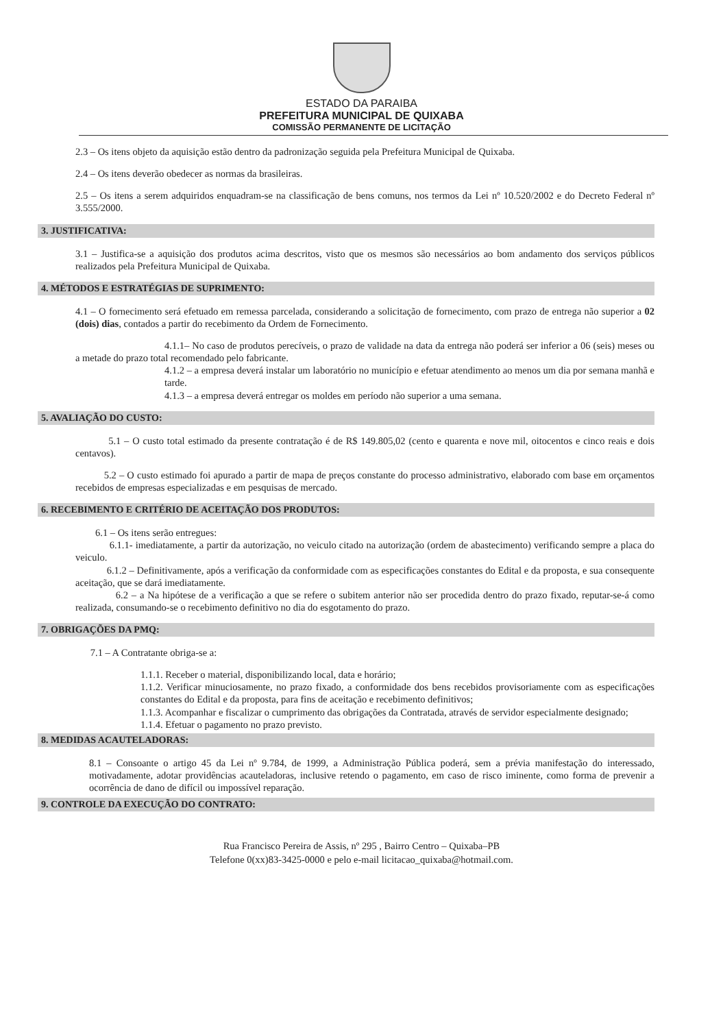ESTADO DA PARAIBA
PREFEITURA MUNICIPAL DE QUIXABA
COMISSÃO PERMANENTE DE LICITAÇÃO
2.3 – Os itens objeto da aquisição estão dentro da padronização seguida pela Prefeitura Municipal de Quixaba.
2.4 – Os itens deverão obedecer as normas da brasileiras.
2.5 – Os itens a serem adquiridos enquadram-se na classificação de bens comuns, nos termos da Lei nº 10.520/2002 e do Decreto Federal nº 3.555/2000.
3. JUSTIFICATIVA:
3.1 – Justifica-se a aquisição dos produtos acima descritos, visto que os mesmos são necessários ao bom andamento dos serviços públicos realizados pela Prefeitura Municipal de Quixaba.
4. MÉTODOS E ESTRATÉGIAS DE SUPRIMENTO:
4.1 – O fornecimento será efetuado em remessa parcelada, considerando a solicitação de fornecimento, com prazo de entrega não superior a 02 (dois) dias, contados a partir do recebimento da Ordem de Fornecimento.
4.1.1– No caso de produtos perecíveis, o prazo de validade na data da entrega não poderá ser inferior a 06 (seis) meses ou a metade do prazo total recomendado pelo fabricante.
4.1.2 – a empresa deverá instalar um laboratório no município e efetuar atendimento ao menos um dia por semana manhã e tarde.
4.1.3 – a empresa deverá entregar os moldes em período não superior a uma semana.
5. AVALIAÇÃO DO CUSTO:
5.1 – O custo total estimado da presente contratação é de R$ 149.805,02 (cento e quarenta e nove mil, oitocentos e cinco reais e dois centavos).
5.2 – O custo estimado foi apurado a partir de mapa de preços constante do processo administrativo, elaborado com base em orçamentos recebidos de empresas especializadas e em pesquisas de mercado.
6. RECEBIMENTO E CRITÉRIO DE ACEITAÇÃO DOS PRODUTOS:
6.1 – Os itens serão entregues:
6.1.1- imediatamente, a partir da autorização, no veiculo citado na autorização (ordem de abastecimento) verificando sempre a placa do veiculo.
6.1.2 – Definitivamente, após a verificação da conformidade com as especificações constantes do Edital e da proposta, e sua consequente aceitação, que se dará imediatamente.
6.2 – a Na hipótese de a verificação a que se refere o subitem anterior não ser procedida dentro do prazo fixado, reputar-se-á como realizada, consumando-se o recebimento definitivo no dia do esgotamento do prazo.
7. OBRIGAÇÕES DA PMQ:
7.1 – A Contratante obriga-se a:
1.1.1. Receber o material, disponibilizando local, data e horário;
1.1.2. Verificar minuciosamente, no prazo fixado, a conformidade dos bens recebidos provisoriamente com as especificações constantes do Edital e da proposta, para fins de aceitação e recebimento definitivos;
1.1.3. Acompanhar e fiscalizar o cumprimento das obrigações da Contratada, através de servidor especialmente designado;
1.1.4. Efetuar o pagamento no prazo previsto.
8. MEDIDAS ACAUTELADORAS:
8.1 – Consoante o artigo 45 da Lei nº 9.784, de 1999, a Administração Pública poderá, sem a prévia manifestação do interessado, motivadamente, adotar providências acauteladoras, inclusive retendo o pagamento, em caso de risco iminente, como forma de prevenir a ocorrência de dano de difícil ou impossível reparação.
9. CONTROLE DA EXECUÇÃO DO CONTRATO:
Rua Francisco Pereira de Assis, nº 295 , Bairro Centro – Quixaba–PB
Telefone 0(xx)83-3425-0000 e pelo e-mail licitacao_quixaba@hotmail.com.